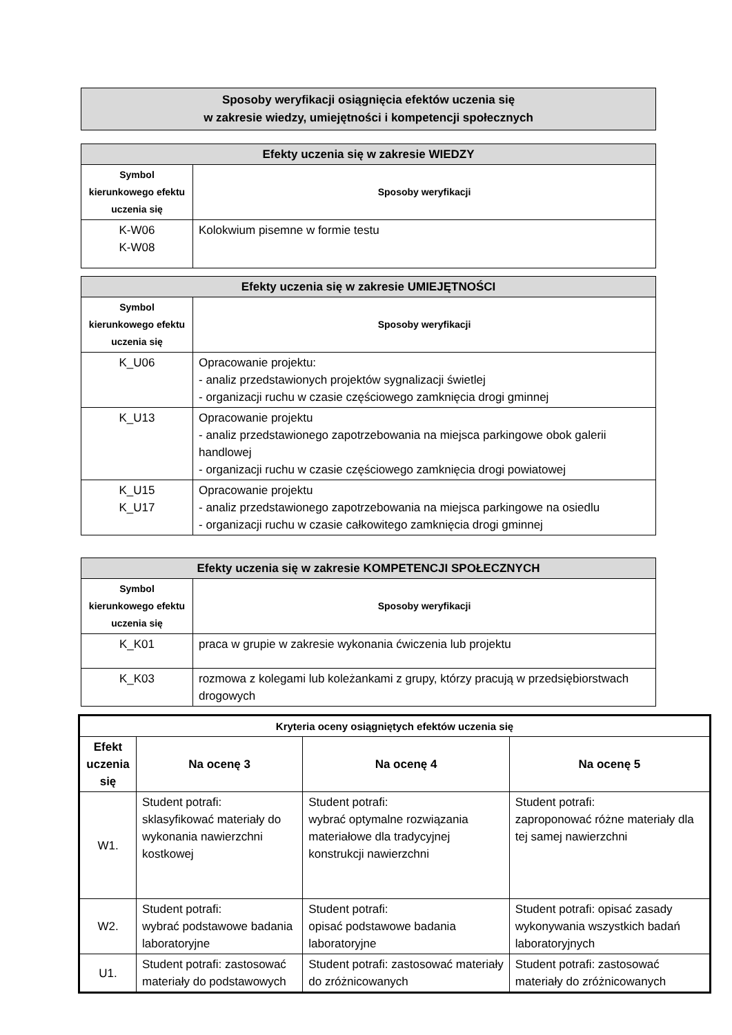| Sposoby weryfikacji osiągnięcia efektów uczenia się w zakresie wiedzy, umiejętności i kompetencji społecznych |
| Efekty uczenia się w zakresie WIEDZY | |
| Symbol kierunkowego efektu uczenia się | Sposoby weryfikacji |
| K-W06 K-W08 | Kolokwium pisemne w formie testu |
| Efekty uczenia się w zakresie UMIEJĘTNOŚCI | |
| Symbol kierunkowego efektu uczenia się | Sposoby weryfikacji |
| K_U06 | Opracowanie projektu: - analiz przedstawionych projektów sygnalizacji świetlej - organizacji ruchu w czasie częściowego zamknięcia drogi gminnej |
| K_U13 | Opracowanie projektu - analiz przedstawionego zapotrzebowania na miejsca parkingowe obok galerii handlowej - organizacji ruchu w czasie częściowego zamknięcia drogi powiatowej |
| K_U15 K_U17 | Opracowanie projektu - analiz przedstawionego zapotrzebowania na miejsca parkingowe na osiedlu - organizacji ruchu w czasie całkowitego zamknięcia drogi gminnej |
| Efekty uczenia się w zakresie KOMPETENCJI SPOŁECZNYCH | |
| Symbol kierunkowego efektu uczenia się | Sposoby weryfikacji |
| K_K01 | praca w grupie w zakresie wykonania ćwiczenia lub projektu |
| K_K03 | rozmowa z kolegami lub koleżankami z grupy, którzy pracują w przedsiębiorstwach drogowych |
| Kryteria oceny osiągniętych efektów uczenia się | | | |
| --- | --- | --- | --- |
| Efekt uczenia się | Na ocenę 3 | Na ocenę 4 | Na ocenę 5 |
| W1. | Student potrafi: sklasyfikować materiały do wykonania nawierzchni kostkowej | Student potrafi: wybrać optymalne rozwiązania materiałowe dla tradycyjnej konstrukcji nawierzchni | Student potrafi: zaproponować różne materiały dla tej samej nawierzchni |
| W2. | Student potrafi: wybrać podstawowe badania laboratoryjne | Student potrafi: opisać podstawowe badania laboratoryjne | Student potrafi: opisać zasady wykonywania wszystkich badań laboratoryjnych |
| U1. | Student potrafi: zastosować materiały do podstawowych | Student potrafi: zastosować materiały do zróżnicowanych | Student potrafi: zastosować materiały do zróżnicowanych |